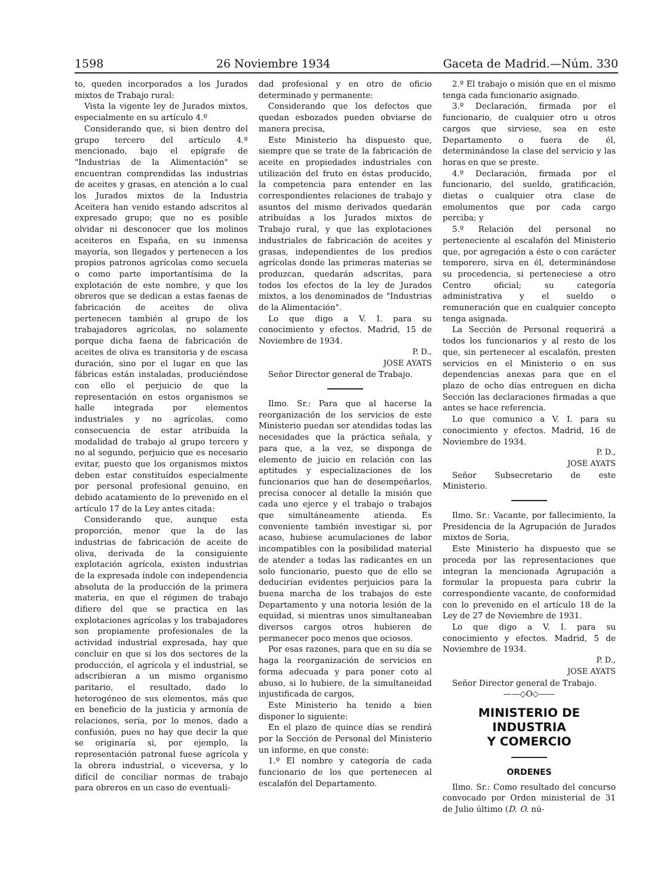1598 26 Noviembre 1934 Gaceta de Madrid.—Núm. 330
to, queden incorporados a los Jurados mixtos de Trabajo rural:
Vista la vigente ley de Jurados mixtos, especialmente en su artículo 4.º
Considerando que, si bien dentro del grupo tercero del artículo 4.º mencionado, bajo el epígrafe de "Industrias de la Alimentación" se encuentran comprendidas las industrias de aceites y grasas, en atención a lo cual los Jurados mixtos de la Industria Aceitera han venido estando adscritos al expresado grupo; que no es posible olvidar ni desconocer que los molinos aceiteros en España, en su inmensa mayoría, son llegados y pertenecen a los propios patronos agrícolas como secuela o como parte importantísima de la explotación de este nombre, y que los obreros que se dedican a estas faenas de fabricación de aceites de oliva pertenecen también al grupo de los trabajadores agrícolas, no solamente porque dicha faena de fabricación de aceites de oliva es transitoria y de escasa duración, sino por el lugar en que las fábricas están instaladas, produciéndose con ello el perjuicio de que la representación en estos organismos se halle integrada por elementos industriales y no agrícolas, como consecuencia de estar atribuída la modalidad de trabajo al grupo tercero y no al segundo, perjuicio que es necesario evitar, puesto que los organismos mixtos deben estar constituídos especialmente por personal profesional genuino, en debido acatamiento de lo prevenido en el artículo 17 de la Ley antes citada:
Considerando que, aunque esta proporción, menor que la de las industrias de fabricación de aceite de oliva, derivada de la consiguiente explotación agrícola, existen industrias de la expresada índole con independencia absoluta de la producción de la primera materia, en que el régimen de trabajo difiere del que se practica en las explotaciones agrícolas y los trabajadores son propiamente profesionales de la actividad industrial expresada, hay que concluir en que si los dos sectores de la producción, el agrícola y el industrial, se adscribieran a un mismo organismo paritario, el resultado, dado lo heterogéneo de sus elementos, más que en beneficio de la justicia y armonía de relaciones, sería, por lo menos, dado a confusión, pues no hay que decir la que se originaría si, por ejemplo, la representación patronal fuese agrícola y la obrera industrial, o viceversa, y lo difícil de conciliar normas de trabajo para obreros en un caso de eventuali-
dad profesional y en otro de oficio determinado y permanente:
Considerando que los defectos que quedan esbozados pueden obviarse de manera precisa,
Este Ministerio ha dispuesto que, siempre que se trate de la fabricación de aceite en propiedades industriales con utilización del fruto en éstas producido, la competencia para entender en las correspondientes relaciones de trabajo y asuntos del mismo derivados quedarán atribuídas a los Jurados mixtos de Trabajo rural, y que las explotaciones industriales de fabricación de aceites y grasas, independientes de los predios agrícolas donde las primeras materias se produzcan, quedarán adscritas, para todos los efectos de la ley de Jurados mixtos, a los denominados de "Industrias de la Alimentación".
Lo que digo a V. I. para su conocimiento y efectos. Madrid, 15 de Noviembre de 1934.
P. D.,
JOSE AYATS
Señor Director general de Trabajo.
Ilmo. Sr.: Para que al hacerse la reorganización de los servicios de este Ministerio puedan ser atendidas todas las necesidades que la práctica señala, y para que, a la vez, se disponga de elemento de juicio en relación con las aptitudes y especializaciones de los funcionarios que han de desempeñarlos, precisa conocer al detalle la misión que cada uno ejerce y el trabajo o trabajos que simultáneamente atienda. Es conveniente también investigar si, por acaso, hubiese acumulaciones de labor incompatibles con la posibilidad material de atender a todas las radicantes en un solo funcionario, puesto que de ello se deducirían evidentes perjuicios para la buena marcha de los trabajos de este Departamento y una notoria lesión de la equidad, si mientras unos simultaneaban diversos cargos otros hubieren de permanecer poco menos que ociosos.
Por esas razones, para que en su día se haga la reorganización de servicios en forma adecuada y para poner coto al abuso, si lo hubiere, de la simultaneidad injustificada de cargos,
Este Ministerio ha tenido a bien disponer lo siguiente:
En el plazo de quince días se rendirá por la Sección de Personal del Ministerio un informe, en que conste:
1.º El nombre y categoría de cada funcionario de los que pertenecen al escalafón del Departamento.
2.º El trabajo o misión que en el mismo tenga cada funcionario asignado.
3.º Declaración, firmada por el funcionario, de cualquier otro u otros cargos que sirviese, sea en este Departamento o fuera de él, determinándose la clase del servicio y las horas en que se preste.
4.º Declaración, firmada por el funcionario, del sueldo, gratificación, dietas o cualquier otra clase de emolumentos que por cada cargo perciba; y
5.º Relación del personal no perteneciente al escalafón del Ministerio que, por agregación a éste o con carácter temporero, sirva en él, determinándose su procedencia, si perteneciese a otro Centro oficial; su categoría administrativa y el sueldo o remuneración que en cualquier concepto tenga asignada.
La Sección de Personal requerirá a todos los funcionarios y al resto de los que, sin pertenecer al escalafón, presten servicios en el Ministerio o en sus dependencias anexas para que en el plazo de ocho días entreguen en dicha Sección las declaraciones firmadas a que antes se hace referencia.
Lo que comunico a V. I. para su conocimiento y efectos. Madrid, 16 de Noviembre de 1934.
P. D.,
JOSE AYATS
Señor Subsecretario de este Ministerio.
Ilmo. Sr.: Vacante, por fallecimiento, la Presidencia de la Agrupación de Jurados mixtos de Soria,
Este Ministerio ha dispuesto que se proceda por las representaciones que integran la mencionada Agrupación a formular la propuesta para cubrir la correspondiente vacante, de conformidad con lo prevenido en el artículo 18 de la Ley de 27 de Noviembre de 1931.
Lo que digo a V. I. para su conocimiento y efectos. Madrid, 5 de Noviembre de 1934.
P. D.,
JOSE AYATS
Señor Director general de Trabajo.
——◇O◇——
MINISTERIO DE INDUSTRIA
Y COMERCIO
ORDENES
Ilmo. Sr.: Como resultado del concurso convocado por Orden ministerial de 31 de Julio último (D. O. nú-